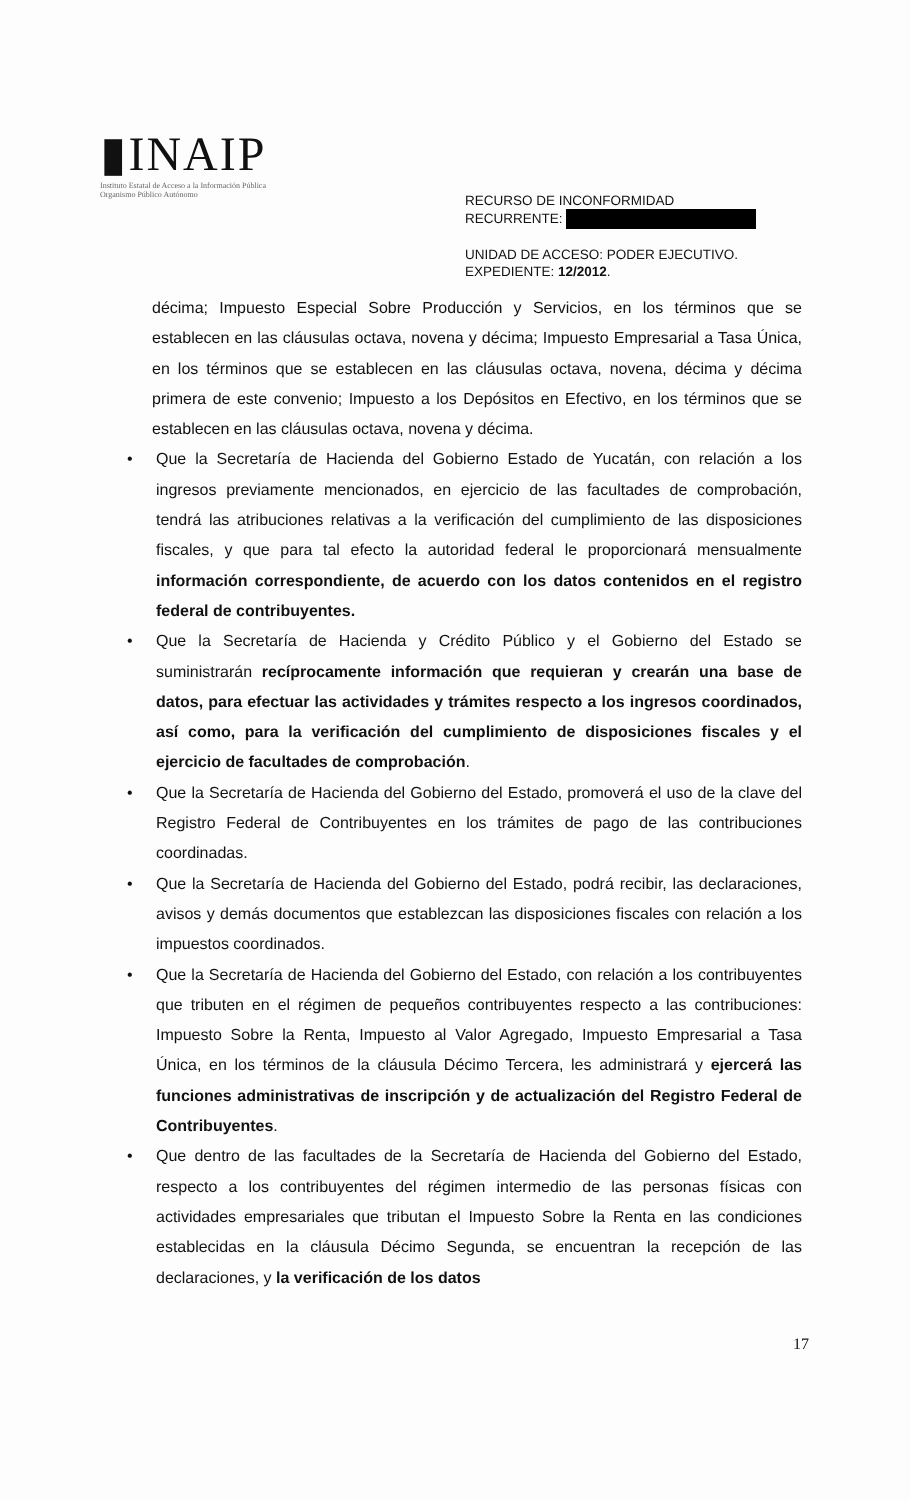▮INAIP
Instituto Estatal de Acceso a la Información Pública
Organismo Público Autónomo
RECURSO DE INCONFORMIDAD
RECURRENTE:
UNIDAD DE ACCESO: PODER EJECUTIVO.
EXPEDIENTE: 12/2012.
décima; Impuesto Especial Sobre Producción y Servicios, en los términos que se establecen en las cláusulas octava, novena y décima; Impuesto Empresarial a Tasa Única, en los términos que se establecen en las cláusulas octava, novena, décima y décima primera de este convenio; Impuesto a los Depósitos en Efectivo, en los términos que se establecen en las cláusulas octava, novena y décima.
• Que la Secretaría de Hacienda del Gobierno Estado de Yucatán, con relación a los ingresos previamente mencionados, en ejercicio de las facultades de comprobación, tendrá las atribuciones relativas a la verificación del cumplimiento de las disposiciones fiscales, y que para tal efecto la autoridad federal le proporcionará mensualmente información correspondiente, de acuerdo con los datos contenidos en el registro federal de contribuyentes.
• Que la Secretaría de Hacienda y Crédito Público y el Gobierno del Estado se suministrarán recíprocamente información que requieran y crearán una base de datos, para efectuar las actividades y trámites respecto a los ingresos coordinados, así como, para la verificación del cumplimiento de disposiciones fiscales y el ejercicio de facultades de comprobación.
• Que la Secretaría de Hacienda del Gobierno del Estado, promoverá el uso de la clave del Registro Federal de Contribuyentes en los trámites de pago de las contribuciones coordinadas.
• Que la Secretaría de Hacienda del Gobierno del Estado, podrá recibir, las declaraciones, avisos y demás documentos que establezcan las disposiciones fiscales con relación a los impuestos coordinados.
• Que la Secretaría de Hacienda del Gobierno del Estado, con relación a los contribuyentes que tributen en el régimen de pequeños contribuyentes respecto a las contribuciones: Impuesto Sobre la Renta, Impuesto al Valor Agregado, Impuesto Empresarial a Tasa Única, en los términos de la cláusula Décimo Tercera, les administrará y ejercerá las funciones administrativas de inscripción y de actualización del Registro Federal de Contribuyentes.
• Que dentro de las facultades de la Secretaría de Hacienda del Gobierno del Estado, respecto a los contribuyentes del régimen intermedio de las personas físicas con actividades empresariales que tributan el Impuesto Sobre la Renta en las condiciones establecidas en la cláusula Décimo Segunda, se encuentran la recepción de las declaraciones, y la verificación de los datos
17